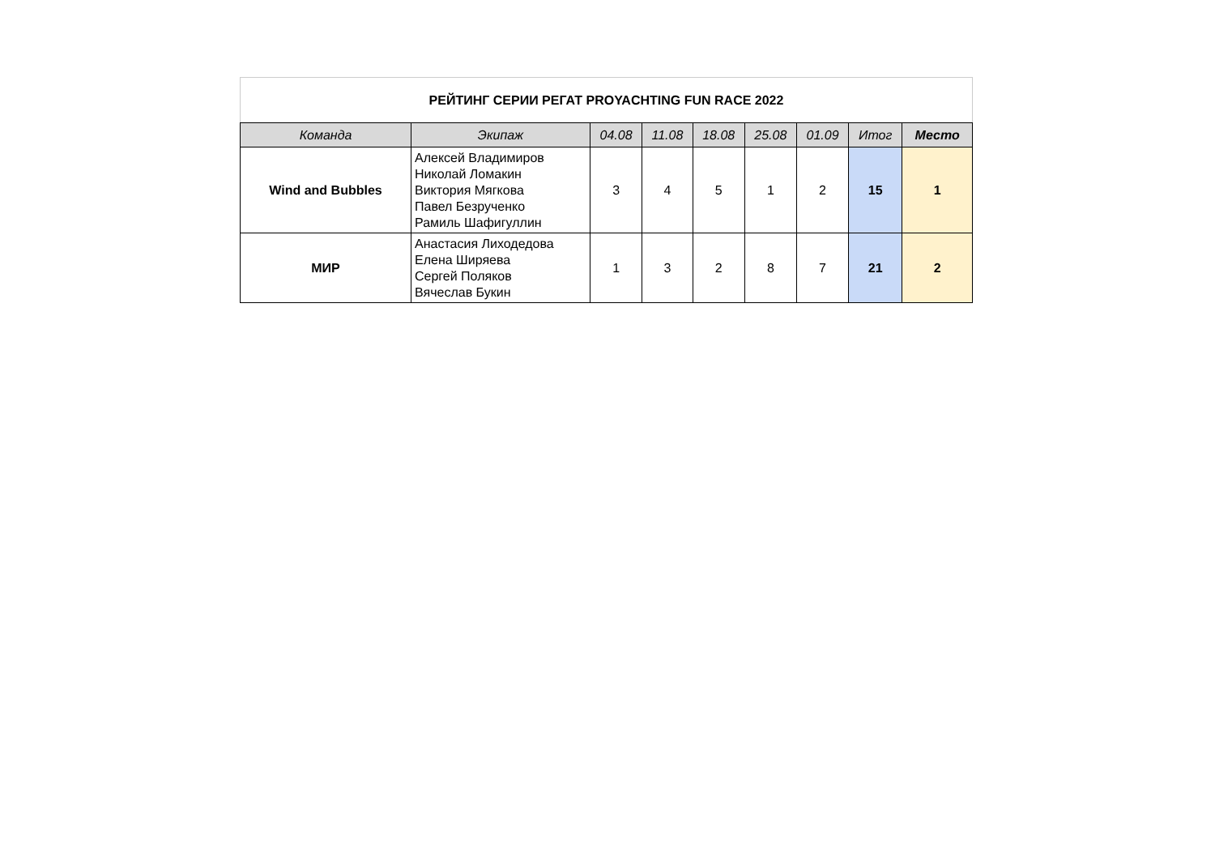| РЕЙТИНГ СЕРИИ РЕГАТ PROYACHTING FUN RACE 2022 | | | | | | | | |
| Команда | Экипаж | 04.08 | 11.08 | 18.08 | 25.08 | 01.09 | Итог | Место |
| Wind and Bubbles | Алексей Владимиров Николай Ломакин Виктория Мягкова Павел Безрученко Рамиль Шафигуллин | 3 | 4 | 5 | 1 | 2 | 15 | 1 |
| МИР | Анастасия Лиходедова Елена Ширяева Сергей Поляков Вячеслав Букин | 1 | 3 | 2 | 8 | 7 | 21 | 2 |